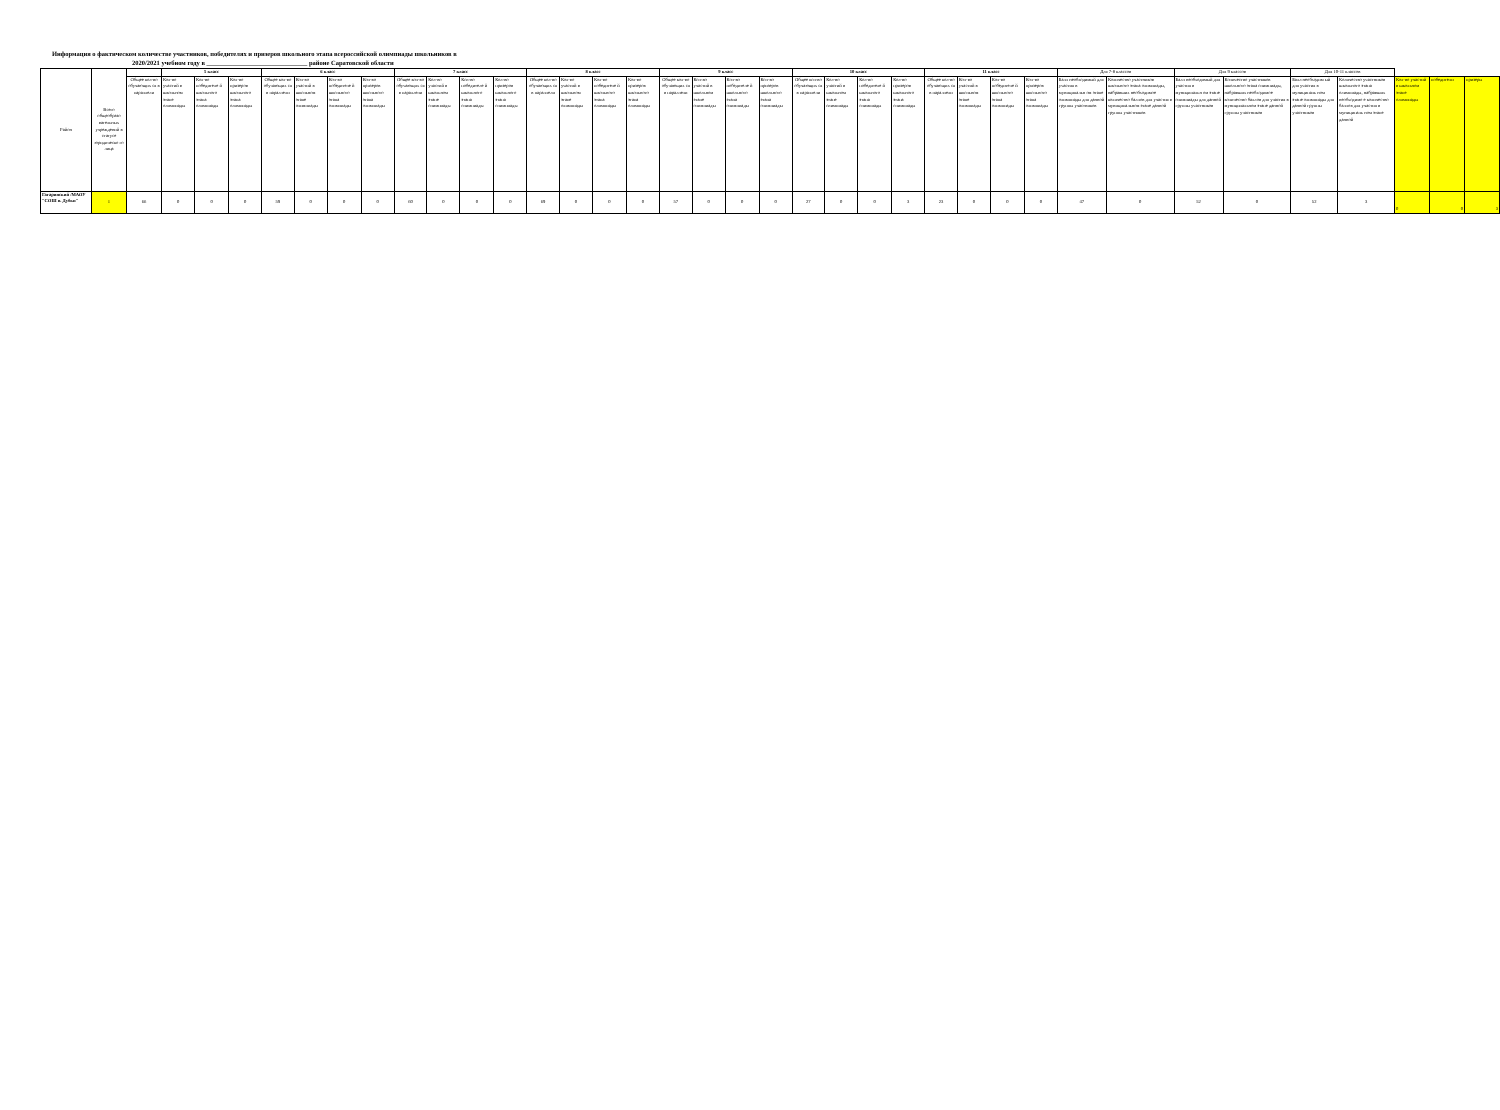Информация о фактическом количестве участников, победителях и призеров школьного этапа всероссийской олимпиады школьников в
2020/2021 учебном году в _______________________________ районе Саратовской области
| Район | Всего общеобразо вательных учреждений в статусе юридическо го лица | | 5 класс | | | 6 класс | | | | 7 класс | | | | 8 класс | | | | 9 класс | | | | 10 класс | | | | 11 класс | | | | Для 7-8 классов | | Для 9 классов | | Для 10-11 классов | | | | |
| --- | --- | --- | --- | --- | --- | --- | --- | --- | --- | --- | --- | --- | --- | --- | --- | --- | --- | --- | --- | --- | --- | --- | --- | --- | --- | --- | --- | --- | --- | --- | --- | --- | --- | --- | --- | --- | --- | --- |
| | | Общее кол-во обучающих ся в параллели | Кол-во участий в школьном этапе олимпиады | Кол-во победителе й школьного этапа олимпиады | Кол-во призеров школьного этапа олимпиады | Общее кол-во обучающих ся в параллели | Кол-во участий в школьном этапе олимпиады | Кол-во победителе й школьного этапа олимпиады | Кол-во призеров школьного этапа олимпиады | Общее кол-во обучающих ся в параллели | Кол-во участий в школьном этапе олимпиады | Кол-во победителе й школьного этапа олимпиады | Кол-во призеров школьного этапа олимпиады | Общее кол-во обучающих ся в параллели | Кол-во участий в школьном этапе олимпиады | Кол-во победителе й школьного этапа олимпиады | Кол-во призеров школьного этапа олимпиады | Общее кол-во обучающих ся в параллели | Кол-во участий в школьном этапе олимпиады | Кол-во победителе й школьного этапа олимпиады | Кол-во призеров школьного этапа олимпиады | Общее кол-во обучающих ся в параллели | Кол-во участий в школьном этапе олимпиады | Кол-во победителе й школьного этапа олимпиады | Кол-во призеров школьного этапа олимпиады | Общее кол-во обучающих ся в параллели | Кол-во участий в школьном этапе олимпиады | Кол-во победителе й школьного этапа олимпиады | Кол-во призеров школьного этапа олимпиады | Балл необходимый для участия в муниципальн ом этапе олимпиады для данной группы участников | Количество участников школьного этапа олимпиады, набравших необходимое количество баллов для участия в муниципальном этапе данной группы участников | Балл необходимый для участия в муниципальн ом этапе олимпиады для данной группы участников | Количество участников школьного этапа олимпиады, набравших необходимое количество баллов для участия в муниципальном этапе данной группы участников | Балл необходим ый для участия в муниципаль ном этапе олимпиады для данной группы участников | Количество участников школьного этапа олимпиады, набравших необходимо е количество баллов для участия в муниципаль ном этапе данной | Кол-во участий в школьном этапе олимпиады | победители | призеры |
| Гагаринский /МАОУ "СОШ п. Дубки" | 1 | 66 | 0 | 0 | 0 | 59 | 0 | 0 | 0 | 60 | 0 | 0 | 0 | 69 | 0 | 0 | 0 | 57 | 0 | 0 | 0 | 27 | 0 | 0 | 3 | 23 | 0 | 0 | 0 | 47 | 0 | 52 | 0 | 52 | 3 | 0 | 0 | 3 |